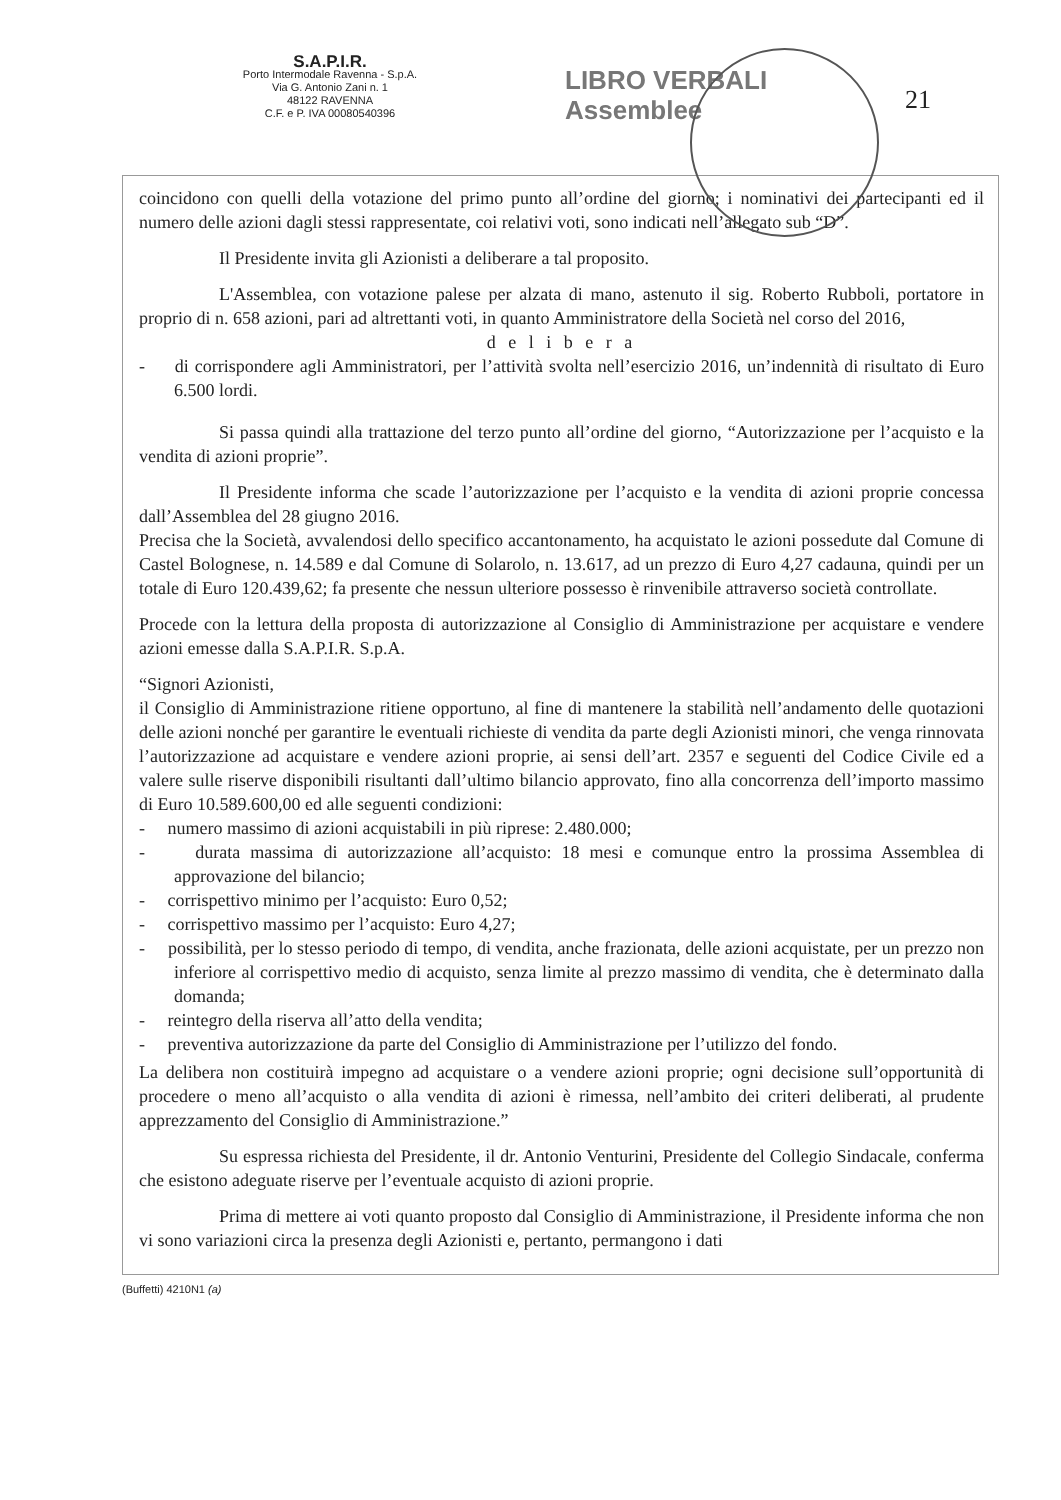S.A.P.I.R.
Porto Intermodale Ravenna - S.p.A.
Via G. Antonio Zani n. 1
48122 RAVENNA
C.F. e P. IVA 00080540396
LIBRO VERBALI
Assemblee
21
coincidono con quelli della votazione del primo punto all’ordine del giorno; i nominativi dei partecipanti ed il numero delle azioni dagli stessi rappresentate, coi relativi voti, sono indicati nell’allegato sub “D”.
Il Presidente invita gli Azionisti a deliberare a tal proposito.
L'Assemblea, con votazione palese per alzata di mano, astenuto il sig. Roberto Rubboli, portatore in proprio di n. 658 azioni, pari ad altrettanti voti, in quanto Amministratore della Società nel corso del 2016,
d e l i b e r a
- di corrispondere agli Amministratori, per l’attività svolta nell’esercizio 2016, un’indennità di risultato di Euro 6.500 lordi.
Si passa quindi alla trattazione del terzo punto all’ordine del giorno, “Autorizzazione per l’acquisto e la vendita di azioni proprie”.
Il Presidente informa che scade l’autorizzazione per l’acquisto e la vendita di azioni proprie concessa dall’Assemblea del 28 giugno 2016.
Precisa che la Società, avvalendosi dello specifico accantonamento, ha acquistato le azioni possedute dal Comune di Castel Bolognese, n. 14.589 e dal Comune di Solarolo, n. 13.617, ad un prezzo di Euro 4,27 cadauna, quindi per un totale di Euro 120.439,62; fa presente che nessun ulteriore possesso è rinvenibile attraverso società controllate.
Procede con la lettura della proposta di autorizzazione al Consiglio di Amministrazione per acquistare e vendere azioni emesse dalla S.A.P.I.R. S.p.A.
“Signori Azionisti,
il Consiglio di Amministrazione ritiene opportuno, al fine di mantenere la stabilità nell’andamento delle quotazioni delle azioni nonché per garantire le eventuali richieste di vendita da parte degli Azionisti minori, che venga rinnovata l’autorizzazione ad acquistare e vendere azioni proprie, ai sensi dell’art. 2357 e seguenti del Codice Civile ed a valere sulle riserve disponibili risultanti dall’ultimo bilancio approvato, fino alla concorrenza dell’importo massimo di Euro 10.589.600,00 ed alle seguenti condizioni:
- numero massimo di azioni acquistabili in più riprese: 2.480.000;
- durata massima di autorizzazione all’acquisto: 18 mesi e comunque entro la prossima Assemblea di approvazione del bilancio;
- corrispettivo minimo per l’acquisto: Euro 0,52;
- corrispettivo massimo per l’acquisto: Euro 4,27;
- possibilità, per lo stesso periodo di tempo, di vendita, anche frazionata, delle azioni acquistate, per un prezzo non inferiore al corrispettivo medio di acquisto, senza limite al prezzo massimo di vendita, che è determinato dalla domanda;
- reintegro della riserva all’atto della vendita;
- preventiva autorizzazione da parte del Consiglio di Amministrazione per l’utilizzo del fondo.
La delibera non costituirà impegno ad acquistare o a vendere azioni proprie; ogni decisione sull’opportunità di procedere o meno all’acquisto o alla vendita di azioni è rimessa, nell’ambito dei criteri deliberati, al prudente apprezzamento del Consiglio di Amministrazione.”
Su espressa richiesta del Presidente, il dr. Antonio Venturini, Presidente del Collegio Sindacale, conferma che esistono adeguate riserve per l’eventuale acquisto di azioni proprie.
Prima di mettere ai voti quanto proposto dal Consiglio di Amministrazione, il Presidente informa che non vi sono variazioni circa la presenza degli Azionisti e, pertanto, permangono i dati
(Buffetti) 4210N1 (a)